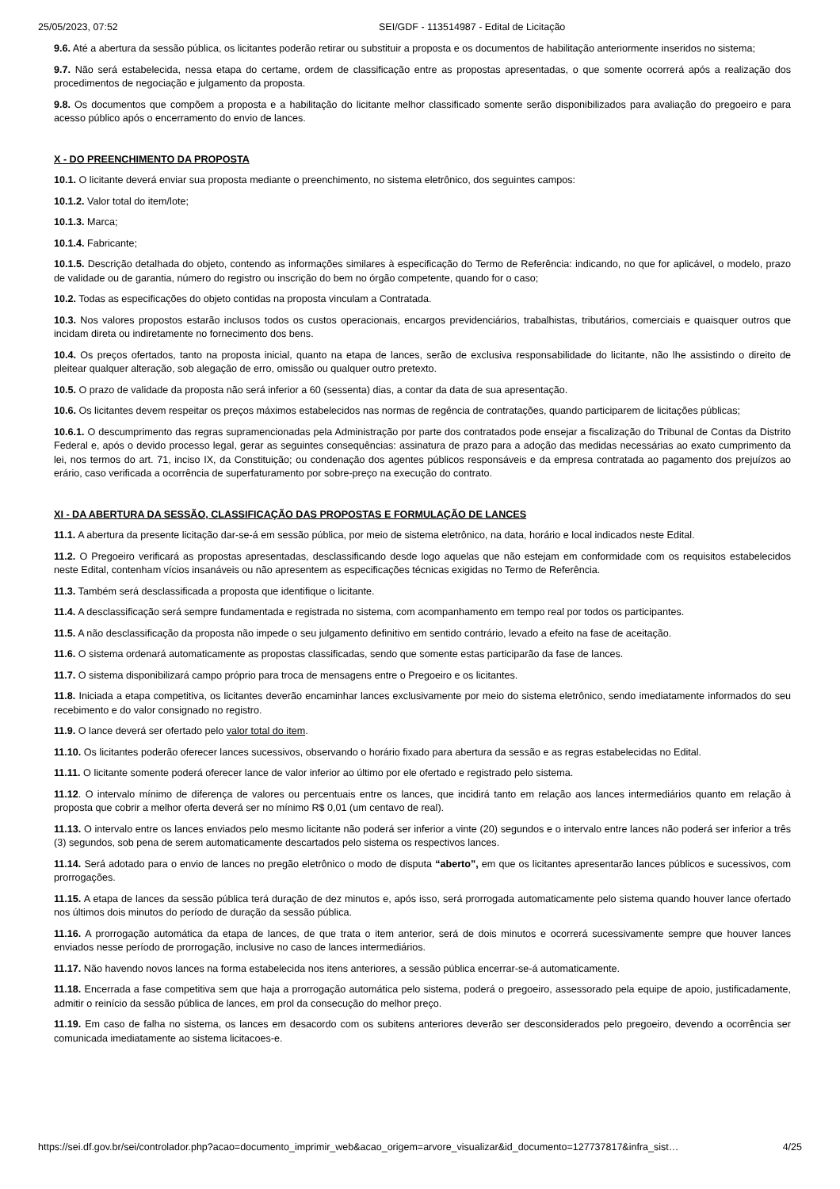25/05/2023, 07:52 SEI/GDF - 113514987 - Edital de Licitação
9.6. Até a abertura da sessão pública, os licitantes poderão retirar ou substituir a proposta e os documentos de habilitação anteriormente inseridos no sistema;
9.7. Não será estabelecida, nessa etapa do certame, ordem de classificação entre as propostas apresentadas, o que somente ocorrerá após a realização dos procedimentos de negociação e julgamento da proposta.
9.8. Os documentos que compõem a proposta e a habilitação do licitante melhor classificado somente serão disponibilizados para avaliação do pregoeiro e para acesso público após o encerramento do envio de lances.
X - DO PREENCHIMENTO DA PROPOSTA
10.1. O licitante deverá enviar sua proposta mediante o preenchimento, no sistema eletrônico, dos seguintes campos:
10.1.2. Valor total do item/lote;
10.1.3. Marca;
10.1.4. Fabricante;
10.1.5. Descrição detalhada do objeto, contendo as informações similares à especificação do Termo de Referência: indicando, no que for aplicável, o modelo, prazo de validade ou de garantia, número do registro ou inscrição do bem no órgão competente, quando for o caso;
10.2. Todas as especificações do objeto contidas na proposta vinculam a Contratada.
10.3. Nos valores propostos estarão inclusos todos os custos operacionais, encargos previdenciários, trabalhistas, tributários, comerciais e quaisquer outros que incidam direta ou indiretamente no fornecimento dos bens.
10.4. Os preços ofertados, tanto na proposta inicial, quanto na etapa de lances, serão de exclusiva responsabilidade do licitante, não lhe assistindo o direito de pleitear qualquer alteração, sob alegação de erro, omissão ou qualquer outro pretexto.
10.5. O prazo de validade da proposta não será inferior a 60 (sessenta) dias, a contar da data de sua apresentação.
10.6. Os licitantes devem respeitar os preços máximos estabelecidos nas normas de regência de contratações, quando participarem de licitações públicas;
10.6.1. O descumprimento das regras supramencionadas pela Administração por parte dos contratados pode ensejar a fiscalização do Tribunal de Contas da Distrito Federal e, após o devido processo legal, gerar as seguintes consequências: assinatura de prazo para a adoção das medidas necessárias ao exato cumprimento da lei, nos termos do art. 71, inciso IX, da Constituição; ou condenação dos agentes públicos responsáveis e da empresa contratada ao pagamento dos prejuízos ao erário, caso verificada a ocorrência de superfaturamento por sobre-preço na execução do contrato.
XI - DA ABERTURA DA SESSÃO, CLASSIFICAÇÃO DAS PROPOSTAS E FORMULAÇÃO DE LANCES
11.1. A abertura da presente licitação dar-se-á em sessão pública, por meio de sistema eletrônico, na data, horário e local indicados neste Edital.
11.2. O Pregoeiro verificará as propostas apresentadas, desclassificando desde logo aquelas que não estejam em conformidade com os requisitos estabelecidos neste Edital, contenham vícios insanáveis ou não apresentem as especificações técnicas exigidas no Termo de Referência.
11.3. Também será desclassificada a proposta que identifique o licitante.
11.4. A desclassificação será sempre fundamentada e registrada no sistema, com acompanhamento em tempo real por todos os participantes.
11.5. A não desclassificação da proposta não impede o seu julgamento definitivo em sentido contrário, levado a efeito na fase de aceitação.
11.6. O sistema ordenará automaticamente as propostas classificadas, sendo que somente estas participarão da fase de lances.
11.7. O sistema disponibilizará campo próprio para troca de mensagens entre o Pregoeiro e os licitantes.
11.8. Iniciada a etapa competitiva, os licitantes deverão encaminhar lances exclusivamente por meio do sistema eletrônico, sendo imediatamente informados do seu recebimento e do valor consignado no registro.
11.9. O lance deverá ser ofertado pelo valor total do item.
11.10. Os licitantes poderão oferecer lances sucessivos, observando o horário fixado para abertura da sessão e as regras estabelecidas no Edital.
11.11. O licitante somente poderá oferecer lance de valor inferior ao último por ele ofertado e registrado pelo sistema.
11.12. O intervalo mínimo de diferença de valores ou percentuais entre os lances, que incidirá tanto em relação aos lances intermediários quanto em relação à proposta que cobrir a melhor oferta deverá ser no mínimo R$ 0,01 (um centavo de real).
11.13. O intervalo entre os lances enviados pelo mesmo licitante não poderá ser inferior a vinte (20) segundos e o intervalo entre lances não poderá ser inferior a três (3) segundos, sob pena de serem automaticamente descartados pelo sistema os respectivos lances.
11.14. Será adotado para o envio de lances no pregão eletrônico o modo de disputa “aberto”, em que os licitantes apresentarão lances públicos e sucessivos, com prorrogações.
11.15. A etapa de lances da sessão pública terá duração de dez minutos e, após isso, será prorrogada automaticamente pelo sistema quando houver lance ofertado nos últimos dois minutos do período de duração da sessão pública.
11.16. A prorrogação automática da etapa de lances, de que trata o item anterior, será de dois minutos e ocorrerá sucessivamente sempre que houver lances enviados nesse período de prorrogação, inclusive no caso de lances intermediários.
11.17. Não havendo novos lances na forma estabelecida nos itens anteriores, a sessão pública encerrar-se-á automaticamente.
11.18. Encerrada a fase competitiva sem que haja a prorrogação automática pelo sistema, poderá o pregoeiro, assessorado pela equipe de apoio, justificadamente, admitir o reinício da sessão pública de lances, em prol da consecução do melhor preço.
11.19. Em caso de falha no sistema, os lances em desacordo com os subitens anteriores deverão ser desconsiderados pelo pregoeiro, devendo a ocorrência ser comunicada imediatamente ao sistema licitacoes-e.
https://sei.df.gov.br/sei/controlador.php?acao=documento_imprimir_web&acao_origem=arvore_visualizar&id_documento=127737817&infra_sist… 4/25